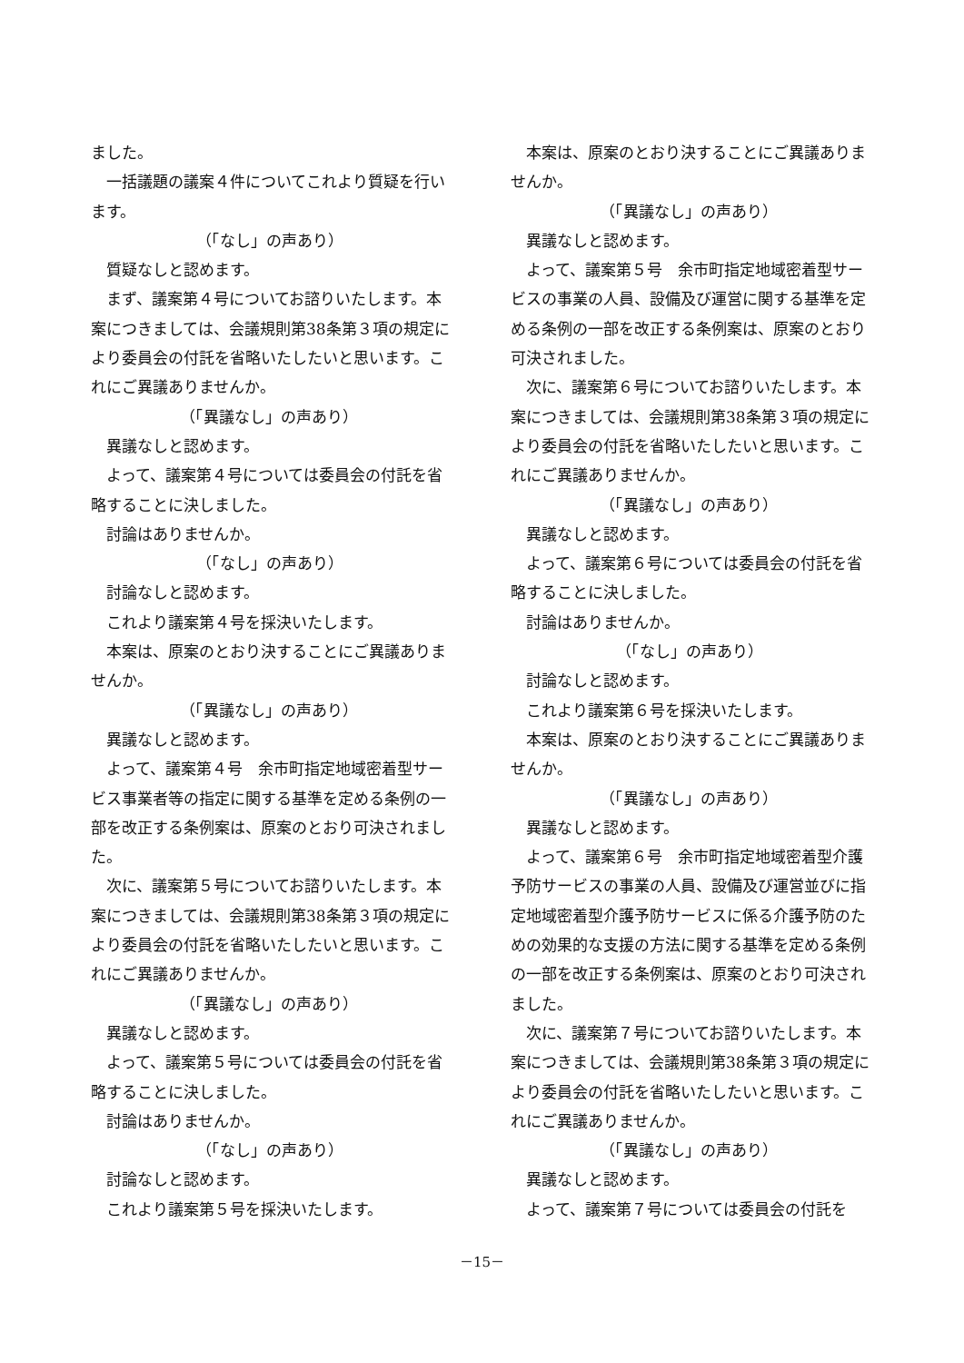ました。
　一括議題の議案４件についてこれより質疑を行います。
（「なし」の声あり）
　質疑なしと認めます。
　まず、議案第４号についてお諮りいたします。本案につきましては、会議規則第38条第３項の規定により委員会の付託を省略いたしたいと思います。これにご異議ありませんか。
（「異議なし」の声あり）
　異議なしと認めます。
　よって、議案第４号については委員会の付託を省略することに決しました。
　討論はありませんか。
（「なし」の声あり）
　討論なしと認めます。
　これより議案第４号を採決いたします。
　本案は、原案のとおり決することにご異議ありませんか。
（「異議なし」の声あり）
　異議なしと認めます。
　よって、議案第４号　余市町指定地域密着型サービス事業者等の指定に関する基準を定める条例の一部を改正する条例案は、原案のとおり可決されました。
　次に、議案第５号についてお諮りいたします。本案につきましては、会議規則第38条第３項の規定により委員会の付託を省略いたしたいと思います。これにご異議ありませんか。
（「異議なし」の声あり）
　異議なしと認めます。
　よって、議案第５号については委員会の付託を省略することに決しました。
　討論はありませんか。
（「なし」の声あり）
　討論なしと認めます。
　これより議案第５号を採決いたします。
　本案は、原案のとおり決することにご異議ありませんか。
（「異議なし」の声あり）
　異議なしと認めます。
　よって、議案第５号　余市町指定地域密着型サービスの事業の人員、設備及び運営に関する基準を定める条例の一部を改正する条例案は、原案のとおり可決されました。
　次に、議案第６号についてお諮りいたします。本案につきましては、会議規則第38条第３項の規定により委員会の付託を省略いたしたいと思います。これにご異議ありませんか。
（「異議なし」の声あり）
　異議なしと認めます。
　よって、議案第６号については委員会の付託を省略することに決しました。
　討論はありませんか。
（「なし」の声あり）
　討論なしと認めます。
　これより議案第６号を採決いたします。
　本案は、原案のとおり決することにご異議ありませんか。
（「異議なし」の声あり）
　異議なしと認めます。
　よって、議案第６号　余市町指定地域密着型介護予防サービスの事業の人員、設備及び運営並びに指定地域密着型介護予防サービスに係る介護予防のための効果的な支援の方法に関する基準を定める条例の一部を改正する条例案は、原案のとおり可決されました。
　次に、議案第７号についてお諮りいたします。本案につきましては、会議規則第38条第３項の規定により委員会の付託を省略いたしたいと思います。これにご異議ありませんか。
（「異議なし」の声あり）
　異議なしと認めます。
　よって、議案第７号については委員会の付託を
－15－